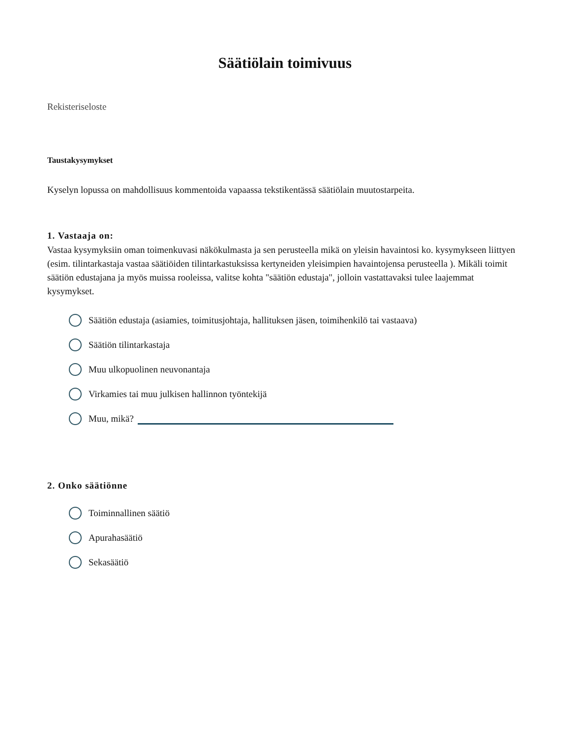Säätiölain toimivuus
Rekisteriseloste
Taustakysymykset
Kyselyn lopussa on mahdollisuus kommentoida vapaassa tekstikentässä säätiölain muutostarpeita.
1. Vastaaja on:
Vastaa kysymyksiin oman toimenkuvasi näkökulmasta ja sen perusteella mikä on yleisin havaintosi ko. kysymykseen liittyen (esim. tilintarkastaja vastaa säätiöiden tilintarkastuksissa kertyneiden yleisimpien havaintojensa perusteella ). Mikäli toimit säätiön edustajana ja myös muissa rooleissa, valitse kohta "säätiön edustaja", jolloin vastattavaksi tulee laajemmat kysymykset.
Säätiön edustaja (asiamies, toimitusjohtaja, hallituksen jäsen, toimihenkilö tai vastaava)
Säätiön tilintarkastaja
Muu ulkopuolinen neuvonantaja
Virkamies tai muu julkisen hallinnon työntekijä
Muu, mikä?
2. Onko säätiönne
Toiminnallinen säätiö
Apurahasäätiö
Sekasäätiö